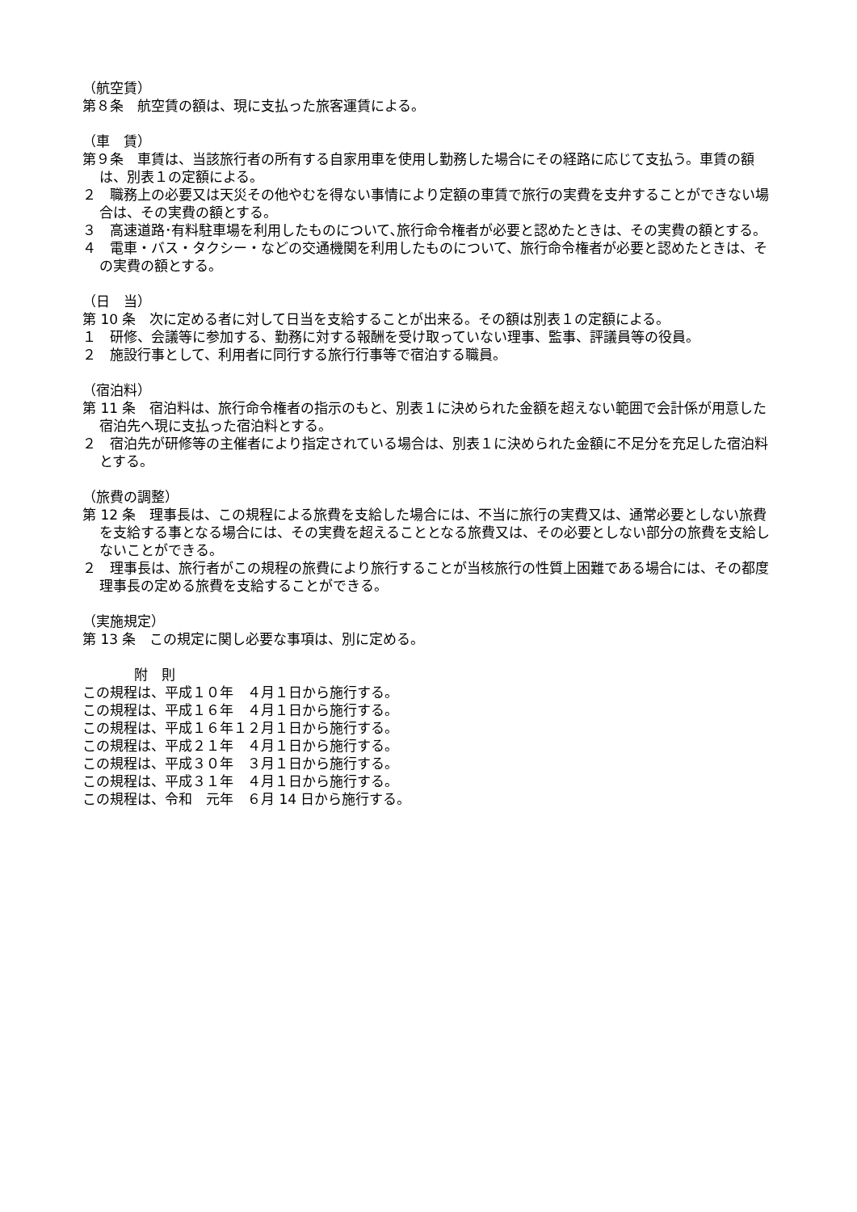（航空賃）
第８条　航空賃の額は、現に支払った旅客運賃による。
（車　賃）
第９条　車賃は、当該旅行者の所有する自家用車を使用し勤務した場合にその経路に応じて支払う。車賃の額は、別表１の定額による。
２　職務上の必要又は天災その他やむを得ない事情により定額の車賃で旅行の実費を支弁することができない場合は、その実費の額とする。
３　高速道路･有料駐車場を利用したものについて､旅行命令権者が必要と認めたときは、その実費の額とする。
４　電車・バス・タクシー・などの交通機関を利用したものについて、旅行命令権者が必要と認めたときは、その実費の額とする。
（日　当）
第 10 条　次に定める者に対して日当を支給することが出来る。その額は別表１の定額による。
１　研修、会議等に参加する、勤務に対する報酬を受け取っていない理事、監事、評議員等の役員。
２　施設行事として、利用者に同行する旅行行事等で宿泊する職員。
（宿泊料）
第 11 条　宿泊料は、旅行命令権者の指示のもと、別表１に決められた金額を超えない範囲で会計係が用意した宿泊先へ現に支払った宿泊料とする。
２　宿泊先が研修等の主催者により指定されている場合は、別表１に決められた金額に不足分を充足した宿泊料とする。
（旅費の調整）
第 12 条　理事長は、この規程による旅費を支給した場合には、不当に旅行の実費又は、通常必要としない旅費を支給する事となる場合には、その実費を超えることとなる旅費又は、その必要としない部分の旅費を支給しないことができる。
２　理事長は、旅行者がこの規程の旅費により旅行することが当核旅行の性質上困難である場合には、その都度理事長の定める旅費を支給することができる。
（実施規定）
第 13 条　この規定に関し必要な事項は、別に定める。
附　則
この規程は、平成１０年　４月１日から施行する。
この規程は、平成１６年　４月１日から施行する。
この規程は、平成１６年１２月１日から施行する。
この規程は、平成２１年　４月１日から施行する。
この規程は、平成３０年　３月１日から施行する。
この規程は、平成３１年　４月１日から施行する。
この規程は、令和　元年　６月 14 日から施行する。